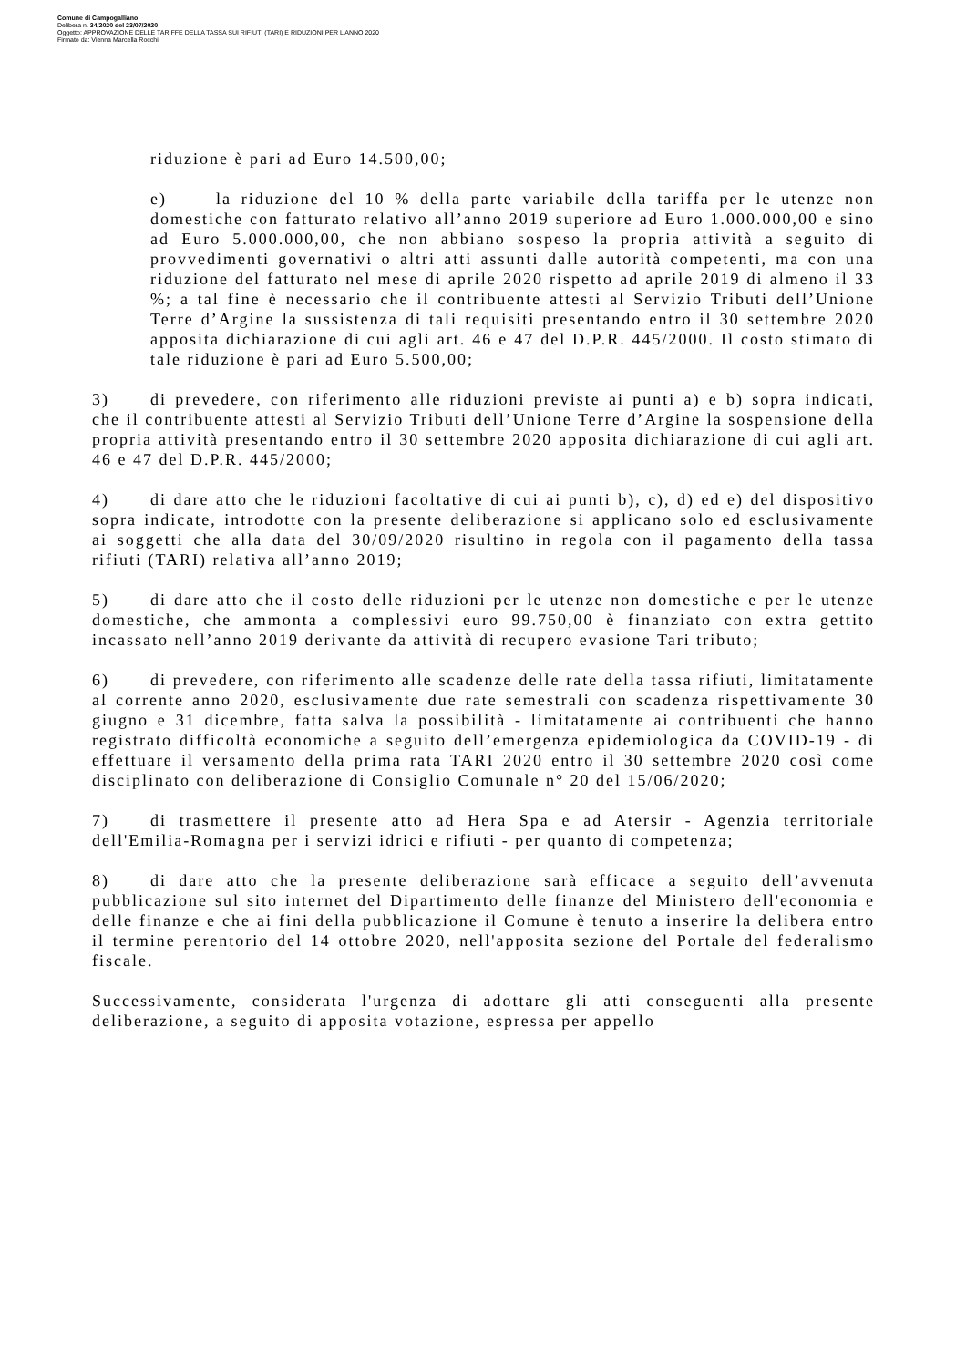Comune di Campogalliano
Delibera n. 34/2020 del 23/07/2020
Oggetto: APPROVAZIONE DELLE TARIFFE DELLA TASSA SUI RIFIUTI (TARI) E RIDUZIONI PER L'ANNO 2020
Firmato da: Vienna Marcella Rocchi
riduzione è pari ad Euro 14.500,00;
e) la riduzione del 10 % della parte variabile della tariffa per le utenze non domestiche con fatturato relativo all’anno 2019 superiore ad Euro 1.000.000,00 e sino ad Euro 5.000.000,00, che non abbiano sospeso la propria attività a seguito di provvedimenti governativi o altri atti assunti dalle autorità competenti, ma con una riduzione del fatturato nel mese di aprile 2020 rispetto ad aprile 2019 di almeno il 33 %; a tal fine è necessario che il contribuente attesti al Servizio Tributi dell’Unione Terre d’Argine la sussistenza di tali requisiti presentando entro il 30 settembre 2020 apposita dichiarazione di cui agli art. 46 e 47 del D.P.R. 445/2000. Il costo stimato di tale riduzione è pari ad Euro 5.500,00;
3) di prevedere, con riferimento alle riduzioni previste ai punti a) e b) sopra indicati, che il contribuente attesti al Servizio Tributi dell’Unione Terre d’Argine la sospensione della propria attività presentando entro il 30 settembre 2020 apposita dichiarazione di cui agli art. 46 e 47 del D.P.R. 445/2000;
4) di dare atto che le riduzioni facoltative di cui ai punti b), c), d) ed e) del dispositivo sopra indicate, introdotte con la presente deliberazione si applicano solo ed esclusivamente ai soggetti che alla data del 30/09/2020 risultino in regola con il pagamento della tassa rifiuti (TARI) relativa all’anno 2019;
5) di dare atto che il costo delle riduzioni per le utenze non domestiche e per le utenze domestiche, che ammonta a complessivi euro 99.750,00 è finanziato con extra gettito incassato nell’anno 2019 derivante da attività di recupero evasione Tari tributo;
6) di prevedere, con riferimento alle scadenze delle rate della tassa rifiuti, limitatamente al corrente anno 2020, esclusivamente due rate semestrali con scadenza rispettivamente 30 giugno e 31 dicembre, fatta salva la possibilità - limitatamente ai contribuenti che hanno registrato difficoltà economiche a seguito dell’emergenza epidemiologica da COVID-19 - di effettuare il versamento della prima rata TARI 2020 entro il 30 settembre 2020 così come disciplinato con deliberazione di Consiglio Comunale n° 20 del 15/06/2020;
7) di trasmettere il presente atto ad Hera Spa e ad Atersir - Agenzia territoriale dell'Emilia-Romagna per i servizi idrici e rifiuti - per quanto di competenza;
8) di dare atto che la presente deliberazione sarà efficace a seguito dell’avvenuta pubblicazione sul sito internet del Dipartimento delle finanze del Ministero dell'economia e delle finanze e che ai fini della pubblicazione il Comune è tenuto a inserire la delibera entro il termine perentorio del 14 ottobre 2020, nell'apposita sezione del Portale del federalismo fiscale.
Successivamente, considerata l'urgenza di adottare gli atti conseguenti alla presente deliberazione, a seguito di apposita votazione, espressa per appello